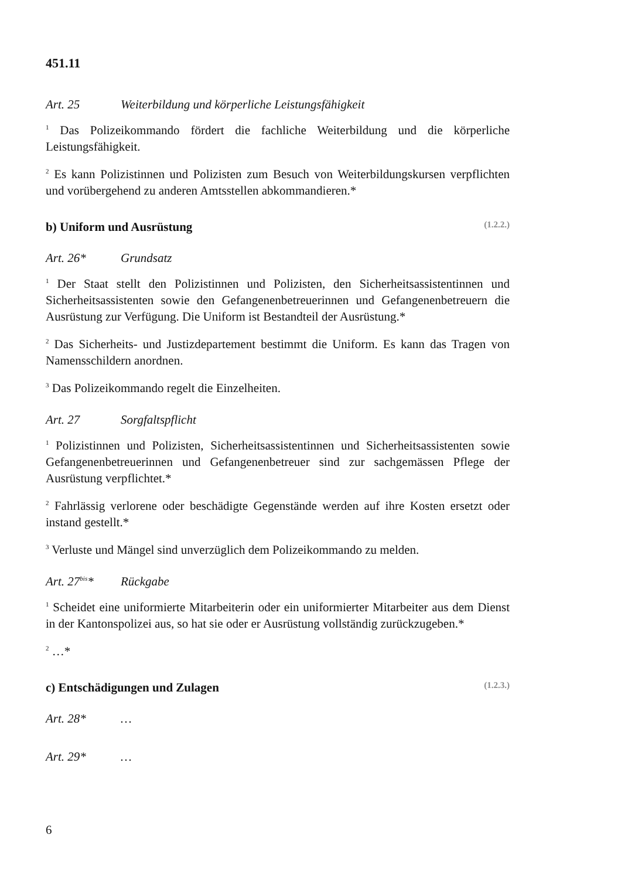451.11
Art. 25 Weiterbildung und körperliche Leistungsfähigkeit
<sup>1</sup> Das Polizeikommando fördert die fachliche Weiterbildung und die körperliche Leistungsfähigkeit.
<sup>2</sup> Es kann Polizistinnen und Polizisten zum Besuch von Weiterbildungskursen verpflichten und vorübergehend zu anderen Amtsstellen abkommandieren.*
b) Uniform und Ausrüstung (1.2.2.)
Art. 26* Grundsatz
<sup>1</sup> Der Staat stellt den Polizistinnen und Polizisten, den Sicherheitsassistentinnen und Sicherheitsassistenten sowie den Gefangenenbetreuerinnen und Gefangenenbetreuern die Ausrüstung zur Verfügung. Die Uniform ist Bestandteil der Ausrüstung.*
<sup>2</sup> Das Sicherheits- und Justizdepartement bestimmt die Uniform. Es kann das Tragen von Namensschildern anordnen.
<sup>3</sup> Das Polizeikommando regelt die Einzelheiten.
Art. 27 Sorgfaltspflicht
<sup>1</sup> Polizistinnen und Polizisten, Sicherheitsassistentinnen und Sicherheitsassistenten sowie Gefangenenbetreuerinnen und Gefangenenbetreuer sind zur sachgemässen Pflege der Ausrüstung verpflichtet.*
<sup>2</sup> Fahrlässig verlorene oder beschädigte Gegenstände werden auf ihre Kosten ersetzt oder instand gestellt.*
<sup>3</sup> Verluste und Mängel sind unverzüglich dem Polizeikommando zu melden.
Art. 27<sup>bis</sup>* Rückgabe
<sup>1</sup> Scheidet eine uniformierte Mitarbeiterin oder ein uniformierter Mitarbeiter aus dem Dienst in der Kantonspolizei aus, so hat sie oder er Ausrüstung vollständig zurückzugeben.*
<sup>2</sup> …*
c) Entschädigungen und Zulagen (1.2.3.)
Art. 28* …
Art. 29* …
6